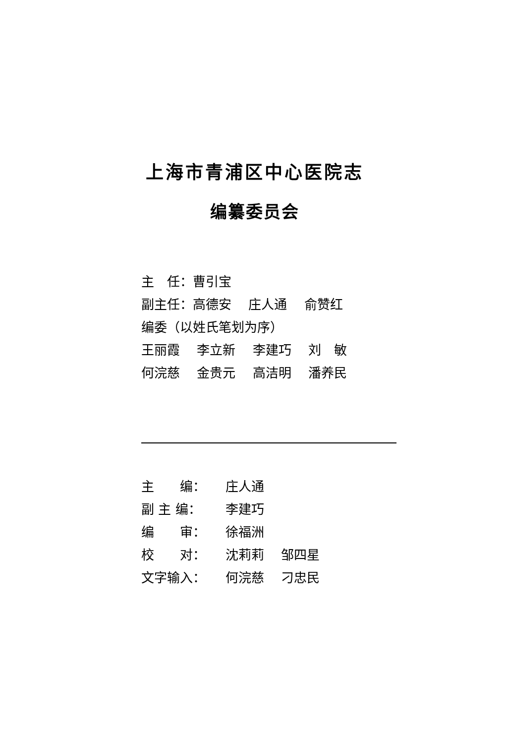上海市青浦区中心医院志
编纂委员会
主　任：曹引宝
副主任：高德安　 庄人通　 俞赞红
编委（以姓氏笔划为序）
王丽霞　 李立新　 李建巧　 刘　敏
何浣慈　 金贵元　 高洁明　 潘养民
| 主 编： | 庄人通 |
| 副 主 编： | 李建巧 |
| 编 审： | 徐福洲 |
| 校 对： | 沈莉莉 邹四星 |
| 文字输入： | 何浣慈 刁忠民 |